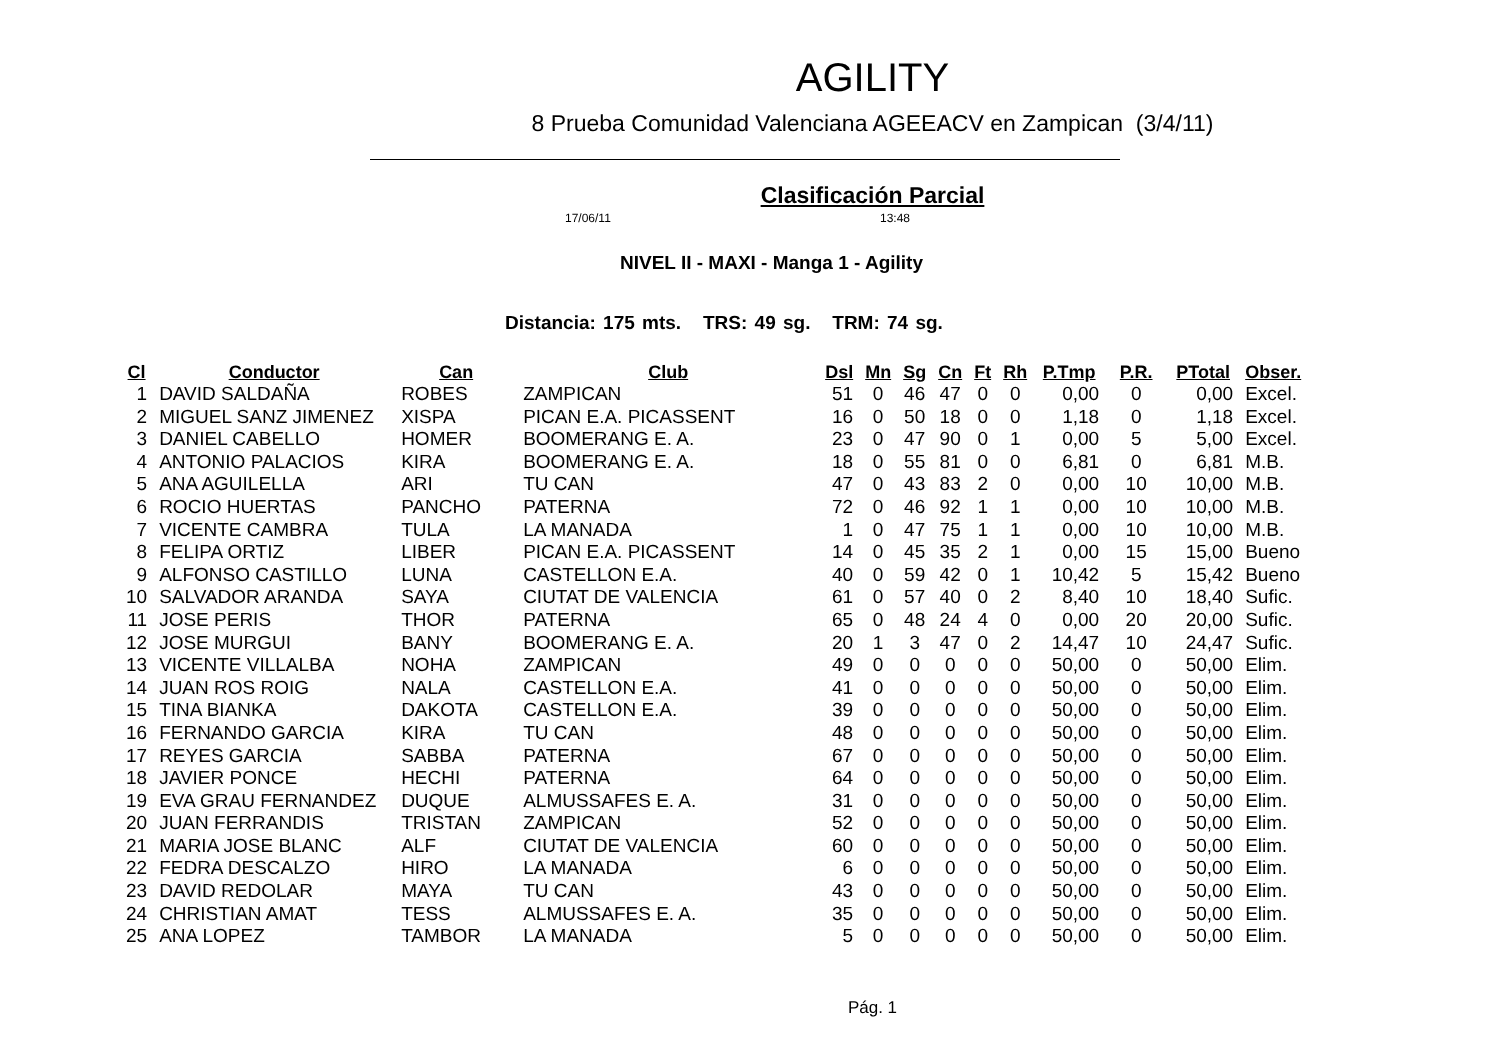AGILITY
8 Prueba Comunidad Valenciana AGEEACV en Zampican (3/4/11)
Clasificación Parcial
17/06/11 13:48
NIVEL II - MAXI - Manga 1 - Agility
Distancia: 175 mts. TRS: 49 sg. TRM: 74 sg.
| Cl | Conductor | Can | Club | Dsl | Mn | Sg | Cn | Ft | Rh | P.Tmp | P.R. | PTotal | Obser. |
| --- | --- | --- | --- | --- | --- | --- | --- | --- | --- | --- | --- | --- | --- |
| 1 | DAVID SALDAÑA | ROBES | ZAMPICAN | 51 | 0 | 46 | 47 | 0 | 0 | 0,00 | 0 | 0,00 | Excel. |
| 2 | MIGUEL SANZ JIMENEZ | XISPA | PICAN E.A. PICASSENT | 16 | 0 | 50 | 18 | 0 | 0 | 1,18 | 0 | 1,18 | Excel. |
| 3 | DANIEL CABELLO | HOMER | BOOMERANG E. A. | 23 | 0 | 47 | 90 | 0 | 1 | 0,00 | 5 | 5,00 | Excel. |
| 4 | ANTONIO PALACIOS | KIRA | BOOMERANG E. A. | 18 | 0 | 55 | 81 | 0 | 0 | 6,81 | 0 | 6,81 | M.B. |
| 5 | ANA AGUILELLA | ARI | TU CAN | 47 | 0 | 43 | 83 | 2 | 0 | 0,00 | 10 | 10,00 | M.B. |
| 6 | ROCIO HUERTAS | PANCHO | PATERNA | 72 | 0 | 46 | 92 | 1 | 1 | 0,00 | 10 | 10,00 | M.B. |
| 7 | VICENTE CAMBRA | TULA | LA MANADA | 1 | 0 | 47 | 75 | 1 | 1 | 0,00 | 10 | 10,00 | M.B. |
| 8 | FELIPA ORTIZ | LIBER | PICAN E.A. PICASSENT | 14 | 0 | 45 | 35 | 2 | 1 | 0,00 | 15 | 15,00 | Bueno |
| 9 | ALFONSO CASTILLO | LUNA | CASTELLON E.A. | 40 | 0 | 59 | 42 | 0 | 1 | 10,42 | 5 | 15,42 | Bueno |
| 10 | SALVADOR ARANDA | SAYA | CIUTAT DE VALENCIA | 61 | 0 | 57 | 40 | 0 | 2 | 8,40 | 10 | 18,40 | Sufic. |
| 11 | JOSE PERIS | THOR | PATERNA | 65 | 0 | 48 | 24 | 4 | 0 | 0,00 | 20 | 20,00 | Sufic. |
| 12 | JOSE MURGUI | BANY | BOOMERANG E. A. | 20 | 1 | 3 | 47 | 0 | 2 | 14,47 | 10 | 24,47 | Sufic. |
| 13 | VICENTE VILLALBA | NOHA | ZAMPICAN | 49 | 0 | 0 | 0 | 0 | 0 | 50,00 | 0 | 50,00 | Elim. |
| 14 | JUAN ROS ROIG | NALA | CASTELLON E.A. | 41 | 0 | 0 | 0 | 0 | 0 | 50,00 | 0 | 50,00 | Elim. |
| 15 | TINA BIANKA | DAKOTA | CASTELLON E.A. | 39 | 0 | 0 | 0 | 0 | 0 | 50,00 | 0 | 50,00 | Elim. |
| 16 | FERNANDO GARCIA | KIRA | TU CAN | 48 | 0 | 0 | 0 | 0 | 0 | 50,00 | 0 | 50,00 | Elim. |
| 17 | REYES GARCIA | SABBA | PATERNA | 67 | 0 | 0 | 0 | 0 | 0 | 50,00 | 0 | 50,00 | Elim. |
| 18 | JAVIER PONCE | HECHI | PATERNA | 64 | 0 | 0 | 0 | 0 | 0 | 50,00 | 0 | 50,00 | Elim. |
| 19 | EVA GRAU FERNANDEZ | DUQUE | ALMUSSAFES E. A. | 31 | 0 | 0 | 0 | 0 | 0 | 50,00 | 0 | 50,00 | Elim. |
| 20 | JUAN FERRANDIS | TRISTAN | ZAMPICAN | 52 | 0 | 0 | 0 | 0 | 0 | 50,00 | 0 | 50,00 | Elim. |
| 21 | MARIA JOSE BLANC | ALF | CIUTAT DE VALENCIA | 60 | 0 | 0 | 0 | 0 | 0 | 50,00 | 0 | 50,00 | Elim. |
| 22 | FEDRA DESCALZO | HIRO | LA MANADA | 6 | 0 | 0 | 0 | 0 | 0 | 50,00 | 0 | 50,00 | Elim. |
| 23 | DAVID REDOLAR | MAYA | TU CAN | 43 | 0 | 0 | 0 | 0 | 0 | 50,00 | 0 | 50,00 | Elim. |
| 24 | CHRISTIAN AMAT | TESS | ALMUSSAFES E. A. | 35 | 0 | 0 | 0 | 0 | 0 | 50,00 | 0 | 50,00 | Elim. |
| 25 | ANA LOPEZ | TAMBOR | LA MANADA | 5 | 0 | 0 | 0 | 0 | 0 | 50,00 | 0 | 50,00 | Elim. |
Pág. 1